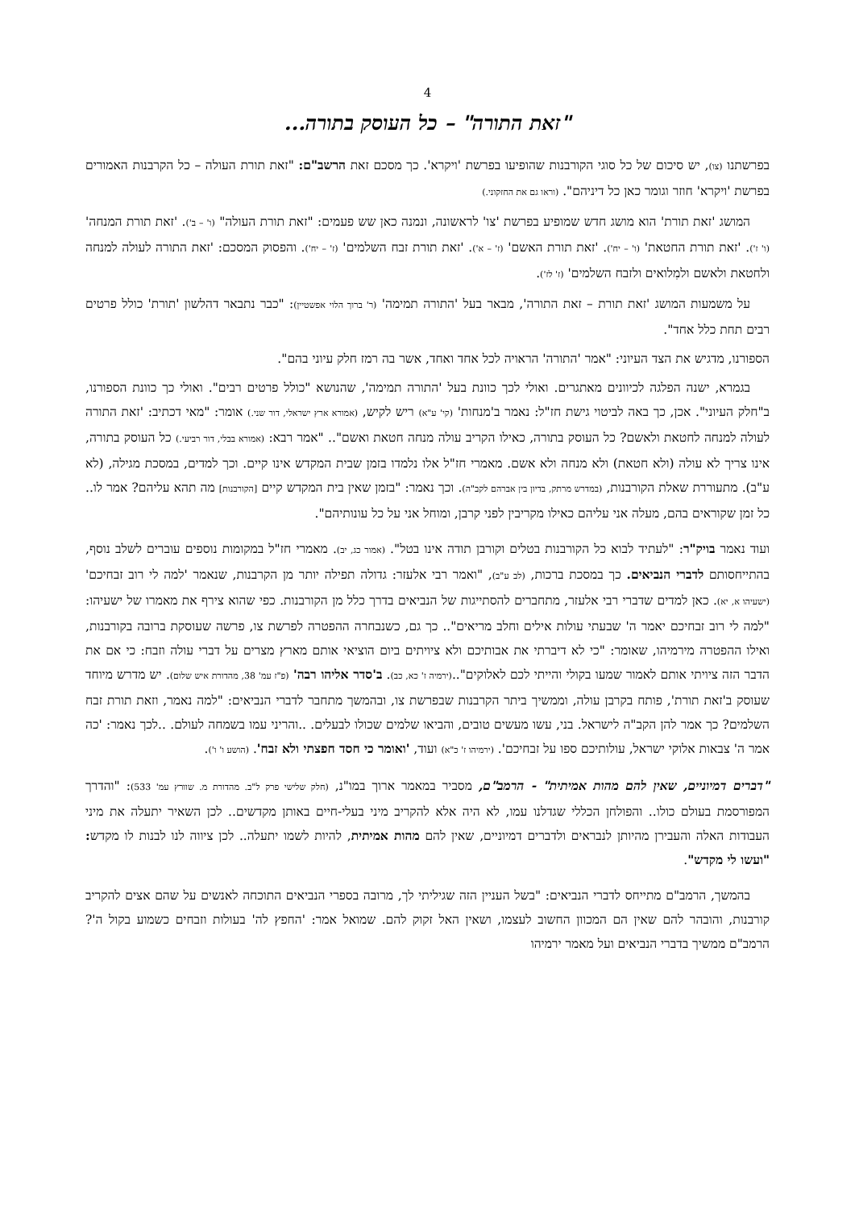4
"זאת התורה" – כל העוסק בתורה...
בפרשתנו (צו), יש סיכום של כל סוגי הקורבנות שהופיעו בפרשת 'ויקרא'. כך מסכם זאת הרשב"ם: "זאת תורת העולה – כל הקרבנות האמורים בפרשת 'ויקרא' חוזר וגומר כאן כל דיניהם". (וראו גם את החזקוני.)
המושג 'זאת תורת' הוא מושג חדש שמופיע בפרשת 'צו' לראשונה, ונמנה כאן שש פעמים: "זאת תורת העולה" (ו' – ב'). 'זאת תורת המנחה' (ו' ז'). 'זאת תורת החטאת' (ו' – יח'). 'זאת תורת האשם' (ז' – א'). 'זאת תורת זבח השלמים' (ז' – יח'). והפסוק המסכם: 'זאת התורה לעולה למנחה ולחטאת ולאשם ולמִלואים ולזבח השלמים' (ז' לז').
על משמעות המושג 'זאת תורת – זאת התורה', מבאר בעל 'התורה תמימה' (ר' ברוך הלוי אפשטיין): "כבר נתבאר דהלשון 'תורת' כולל פרטים רבים תחת כלל אחד".
הספורנו, מדגיש את הצד העיוני: "אמר 'התורה' הראויה לכל אחד ואחד, אשר בה רמז חלק עיוני בהם".
בגמרא, ישנה הפלגה לכיוונים מאתגרים. ואולי לכך כוונת בעל 'התורה תמימה', שהנושא "כולל פרטים רבים". ואולי כך כוונת הספורנו, ב"חלק העיוני". אכן, כך באה לביטוי גישת חז"ל: נאמר ב'מנחות' (קי' ע"א) ריש לקיש, (אמורא ארץ ישראלי, דור שני.) אומר: "מאי דכתיב: 'זאת התורה לעולה למנחה לחטאת ולאשם? כל העוסק בתורה, כאילו הקריב עולה מנחה חטאת ואשם".. "אמר רבא: (אמורא בבלי, דור רביעי.) כל העוסק בתורה, אינו צריך לא עולה (ולא חטאת) ולא מנחה ולא אשם. מאמרי חז"ל אלו נלמדו בזמן שבית המקדש אינו קיים. וכך למדים, במסכת מגילה, (לא ע"ב). מתעוררת שאלת הקורבנות, (במדרש מרתק, בדיון בין אברהם לקב"ה). וכך נאמר: "בזמן שאין בית המקדש קיים [הקורבנות] מה תהא עליהם? אמר לו.. כל זמן שקוראים בהם, מעלה אני עליהם כאילו מקריבין לפני קרבן, ומוחל אני על כל עונותיהם".
ועוד נאמר בויק"ר: "לעתיד לבוא כל הקורבנות בטלים וקורבן תודה אינו בטל". (אמור כג, יב). מאמרי חז"ל במקומות נוספים עוברים לשלב נוסף, בהתייחסותם לדברי הנביאים. כך במסכת ברכות, (לב ע"ב), "ואמר רבי אלעזר: גדולה תפילה יותר מן הקרבנות, שנאמר 'למה לי רוב זבחיכם' (ישעיהו א, יא). כאן למדים שדברי רבי אלעזר, מתחברים להסתייגות של הנביאים בדרך כלל מן הקורבנות. כפי שהוא צירף את מאמרו של ישעיהו: "למה לי רוב זבחיכם יאמר ה' שבעתי עולות אילים וחלב מריאים".. כך גם, כשנבחרה ההפטרה לפרשת צו, פרשה שעוסקת ברובה בקורבנות, ואילו ההפטרה מירמיהו, שאומר: "כי לא דיברתי את אבותיכם ולא ציויתים ביום הוציאי אותם מארץ מצרים על דברי עולה וזבח: כי אם את הדבר הזה ציויתי אותם לאמור שמעו בקולי והייתי לכם לאלוקים"..(ירמיה ז' כא, כב). ב'סדר אליהו רבה' (פ"ז עמ' 38, מהדורת איש שלום). יש מדרש מיוחד שעוסק ב'זאת תורת', פותח בקרבן עולה, וממשיך ביתר הקרבנות שבפרשת צו, ובהמשך מתחבר לדברי הנביאים: "למה נאמר, וזאת תורת זבח השלמים? כך אמר להן הקב"ה לישראל. בני, עשו מעשים טובים, והביאו שלמים שכולו לבעלים. ..והריני עמו בשמחה לעולם. ..לכך נאמר: 'כה אמר ה' צבאות אלוקי ישראל, עולותיכם ספו על זבחיכם'. (ירמיהו ז' כ"א) ועוד, 'ואומר כי חסד חפצתי ולא זבח'. (הושע ו' ו').
"דברים דמיוניים, שאין להם מהות אמיתית" - הרמב"ם, מסביר במאמר ארוך במו"נ, (חלק שלישי פרק ל"ב. מהדורת מ. שוורץ עמ' 533): "והדרך המפורסמת בעולם כולו.. והפולחן הכללי שגדלנו עמו, לא היה אלא להקריב מיני בעלי-חיים באותן מקדשים.. לכן השאיר יתעלה את מיני העבודות האלה והעבירן מהיותן לנבראים ולדברים דמיוניים, שאין להם מהות אמיתית, להיות לשמו יתעלה.. לכן ציווה לנו לבנות לו מקדש: "ועשו לי מקדש".
בהמשך, הרמב"ם מתייחס לדברי הנביאים: "בשל העניין הזה שגיליתי לך, מרובה בספרי הנביאים התוכחה לאנשים על שהם אצים להקריב קורבנות, והובהר להם שאין הם המכוון החשוב לעצמו, ושאין האל זקוק להם. שמואל אמר: 'החפץ לה' בעולות וזבחים כשמוע בקול ה'? הרמב"ם ממשיך בדברי הנביאים ועל מאמר ירמיהו